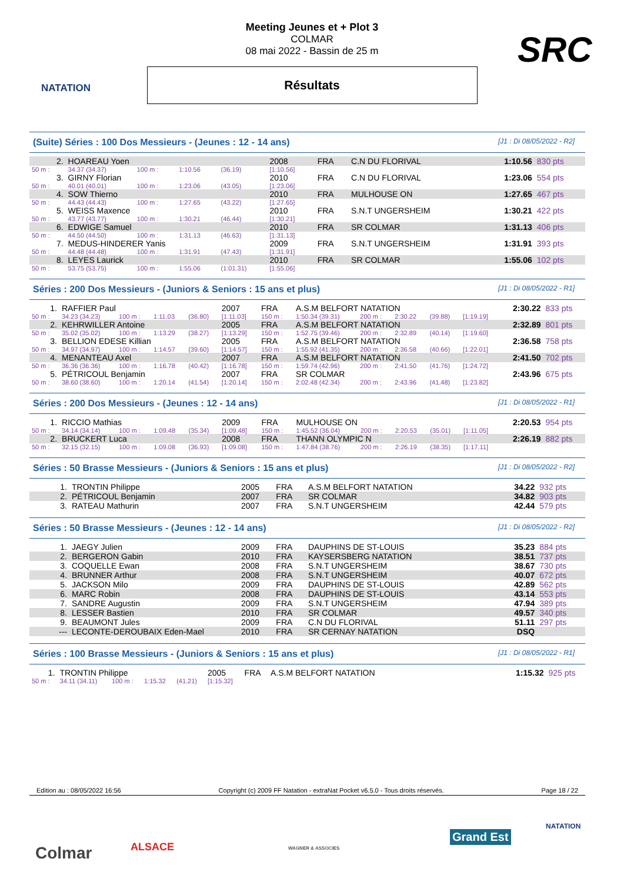NATATION
SRC
Meeting Jeunes et + Plot 3
COLMAR
08 mai 2022 - Bassin de 25 m
Résultats
(Suite) Séries : 100 Dos Messieurs - (Jeunes : 12 - 14 ans) [J1 : Di 08/05/2022 - R2]
| 2. | HOAREAU Yoen | | | | 2008 | FRA | C.N DU FLORIVAL | 1:10.56 | 830 pts |
| 50 m : | 34.37 (34.37) | 100 m : | 1:10.56 | (36.19) | [1:10.56] | | | | |
| 3. | GIRNY Florian | | | | 2010 | FRA | C.N DU FLORIVAL | 1:23.06 | 554 pts |
| 50 m : | 40.01 (40.01) | 100 m : | 1:23.06 | (43.05) | [1:23.06] | | | | |
| 4. | SOW Thierno | | | | 2010 | FRA | MULHOUSE ON | 1:27.65 | 467 pts |
| 50 m : | 44.43 (44.43) | 100 m : | 1:27.65 | (43.22) | [1:27.65] | | | | |
| 5. | WEISS Maxence | | | | 2010 | FRA | S.N.T UNGERSHEIM | 1:30.21 | 422 pts |
| 50 m : | 43.77 (43.77) | 100 m : | 1:30.21 | (46.44) | [1:30.21] | | | | |
| 6. | EDWIGE Samuel | | | | 2010 | FRA | SR COLMAR | 1:31.13 | 406 pts |
| 50 m : | 44.50 (44.50) | 100 m : | 1:31.13 | (46.63) | [1:31.13] | | | | |
| 7. | MEDUS-HINDERER Yanis | | | | 2009 | FRA | S.N.T UNGERSHEIM | 1:31.91 | 393 pts |
| 50 m : | 44.48 (44.48) | 100 m : | 1:31.91 | (47.43) | [1:31.91] | | | | |
| 8. | LEYES Laurick | | | | 2010 | FRA | SR COLMAR | 1:55.06 | 102 pts |
| 50 m : | 53.75 (53.75) | 100 m : | 1:55.06 | (1:01.31) | [1:55.06] | | | | |
Séries : 200 Dos Messieurs - (Juniors & Seniors : 15 ans et plus) [J1 : Di 08/05/2022 - R1]
| 1. | RAFFIER Paul | | | | 2007 | FRA | A.S.M BELFORT NATATION | | | | | 2:30.22 | 833 pts |
| 50 m : | 34.23 (34.23) | 100 m : | 1:11.03 | (36.80) | [1:11.03] | 150 m : | 1:50.34 (39.31) | 200 m : | 2:30.22 | (39.88) | [1:19.19] | | |
| 2. | KEHRWILLER Antoine | | | | 2005 | FRA | A.S.M BELFORT NATATION | | | | | 2:32.89 | 801 pts |
| 50 m : | 35.02 (35.02) | 100 m : | 1:13.29 | (38.27) | [1:13.29] | 150 m : | 1:52.75 (39.46) | 200 m : | 2:32.89 | (40.14) | [1:19.60] | | |
| 3. | BELLION EDESE Killian | | | | 2005 | FRA | A.S.M BELFORT NATATION | | | | | 2:36.58 | 758 pts |
| 50 m : | 34.97 (34.97) | 100 m : | 1:14.57 | (39.60) | [1:14.57] | 150 m : | 1:55.92 (41.35) | 200 m : | 2:36.58 | (40.66) | [1:22.01] | | |
| 4. | MENANTEAU Axel | | | | 2007 | FRA | A.S.M BELFORT NATATION | | | | | 2:41.50 | 702 pts |
| 50 m : | 36.36 (36.36) | 100 m : | 1:16.78 | (40.42) | [1:16.78] | 150 m : | 1:59.74 (42.96) | 200 m : | 2:41.50 | (41.76) | [1:24.72] | | |
| 5. | PÉTRICOUL Benjamin | | | | 2007 | FRA | SR COLMAR | | | | | 2:43.96 | 675 pts |
| 50 m : | 38.60 (38.60) | 100 m : | 1:20.14 | (41.54) | [1:20.14] | 150 m : | 2:02.48 (42.34) | 200 m : | 2:43.96 | (41.48) | [1:23.82] | | |
Séries : 200 Dos Messieurs - (Jeunes : 12 - 14 ans) [J1 : Di 08/05/2022 - R1]
| 1. | RICCIO Mathias | | | | 2009 | FRA | MULHOUSE ON | | | | | 2:20.53 | 954 pts |
| 50 m : | 34.14 (34.14) | 100 m : | 1:09.48 | (35.34) | [1:09.48] | 150 m : | 1:45.52 (36.04) | 200 m : | 2:20.53 | (35.01) | [1:11.05] | | |
| 2. | BRUCKERT Luca | | | | 2008 | FRA | THANN OLYMPIC N | | | | | 2:26.19 | 882 pts |
| 50 m : | 32.15 (32.15) | 100 m : | 1:09.08 | (36.93) | [1:09.08] | 150 m : | 1:47.84 (38.76) | 200 m : | 2:26.19 | (38.35) | [1:17.11] | | |
Séries : 50 Brasse Messieurs - (Juniors & Seniors : 15 ans et plus) [J1 : Di 08/05/2022 - R2]
| 1. | TRONTIN Philippe | 2005 | FRA | A.S.M BELFORT NATATION | 34.22 | 932 pts |
| 2. | PÉTRICOUL Benjamin | 2007 | FRA | SR COLMAR | 34.82 | 903 pts |
| 3. | RATEAU Mathurin | 2007 | FRA | S.N.T UNGERSHEIM | 42.44 | 579 pts |
Séries : 50 Brasse Messieurs - (Jeunes : 12 - 14 ans) [J1 : Di 08/05/2022 - R2]
| 1. | JAEGY Julien | 2009 | FRA | DAUPHINS DE ST-LOUIS | 35.23 | 884 pts |
| 2. | BERGERON Gabin | 2010 | FRA | KAYSERSBERG NATATION | 38.51 | 737 pts |
| 3. | COQUELLE Ewan | 2008 | FRA | S.N.T UNGERSHEIM | 38.67 | 730 pts |
| 4. | BRUNNER Arthur | 2008 | FRA | S.N.T UNGERSHEIM | 40.07 | 672 pts |
| 5. | JACKSON Milo | 2009 | FRA | DAUPHINS DE ST-LOUIS | 42.89 | 562 pts |
| 6. | MARC Robin | 2008 | FRA | DAUPHINS DE ST-LOUIS | 43.14 | 553 pts |
| 7. | SANDRE Augustin | 2009 | FRA | S.N.T UNGERSHEIM | 47.94 | 389 pts |
| 8. | LESSER Bastien | 2010 | FRA | SR COLMAR | 49.57 | 340 pts |
| 9. | BEAUMONT Jules | 2009 | FRA | C.N DU FLORIVAL | 51.11 | 297 pts |
| --- | LECONTE-DEROUBAIX Eden-Mael | 2010 | FRA | SR CERNAY NATATION | DSQ | |
Séries : 100 Brasse Messieurs - (Juniors & Seniors : 15 ans et plus) [J1 : Di 08/05/2022 - R1]
| 1. | TRONTIN Philippe | | | | 2005 | FRA | A.S.M BELFORT NATATION | 1:15.32 | 925 pts |
| 50 m : | 34.11 (34.11) | 100 m : | 1:15.32 | (41.21) | [1:15.32] | | | | |
Edition au : 08/05/2022 16:56 Copyright (c) 2009 FF Natation - extraNat Pocket v6.5.0 - Tous droits réservés. Page 18 / 22
Colmar ALSACE WAGNER & ASSOCIES
Grand Est
NATATION